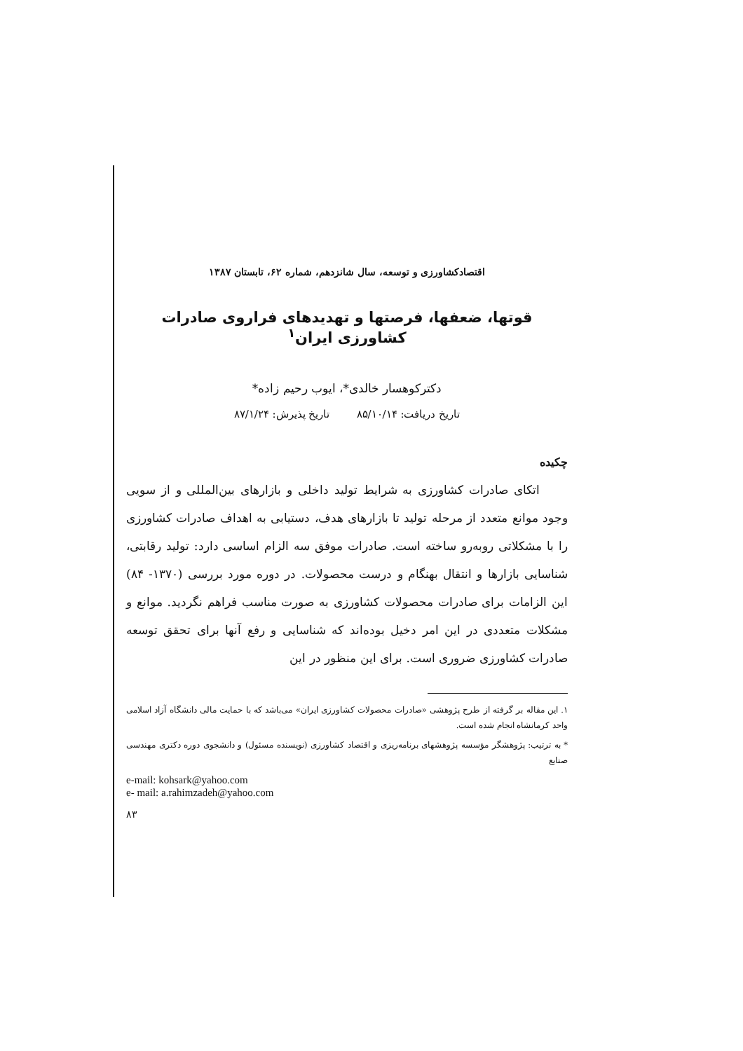اقتصادکشاورزی و توسعه، سال شانزدهم، شماره ۶۲، تابستان ۱۳۸۷
قوتها، ضعفها، فرصتها و تهدیدهای فراروی صادرات کشاورزی ایران<sup>۱</sup>
دکترکوهسار خالدی*، ایوب رحیم زاده*
تاریخ دریافت: ۸۵/۱۰/۱۴ تاریخ پذیرش: ۸۷/۱/۲۴
چکیده
اتکای صادرات کشاورزی به شرایط تولید داخلی و بازارهای بین‌المللی و از سویی وجود موانع متعدد از مرحله تولید تا بازارهای هدف، دستیابی به اهداف صادرات کشاورزی را با مشکلاتی روبه‌رو ساخته است. صادرات موفق سه الزام اساسی دارد: تولید رقابتی، شناسایی بازارها و انتقال بهنگام و درست محصولات. در دوره مورد بررسی (۱۳۷۰- ۸۴) این الزامات برای صادرات محصولات کشاورزی به صورت مناسب فراهم نگردید. موانع و مشکلات متعددی در این امر دخیل بوده‌اند که شناسایی و رفع آنها برای تحقق توسعه صادرات کشاورزی ضروری است. برای این منظور در این
۱. این مقاله بر گرفته از طرح پژوهشی «صادرات محصولات کشاورزی ایران» می‌باشد که با حمایت مالی دانشگاه آزاد اسلامی واحد کرمانشاه انجام شده است.
* به ترتیب: پژوهشگر مؤسسه پژوهشهای برنامه‌ریزی و اقتصاد کشاورزی (نویسنده مسئول) و دانشجوی دوره دکتری مهندسی صنایع
e-mail: kohsark@yahoo.com
e- mail: a.rahimzadeh@yahoo.com
۸۳